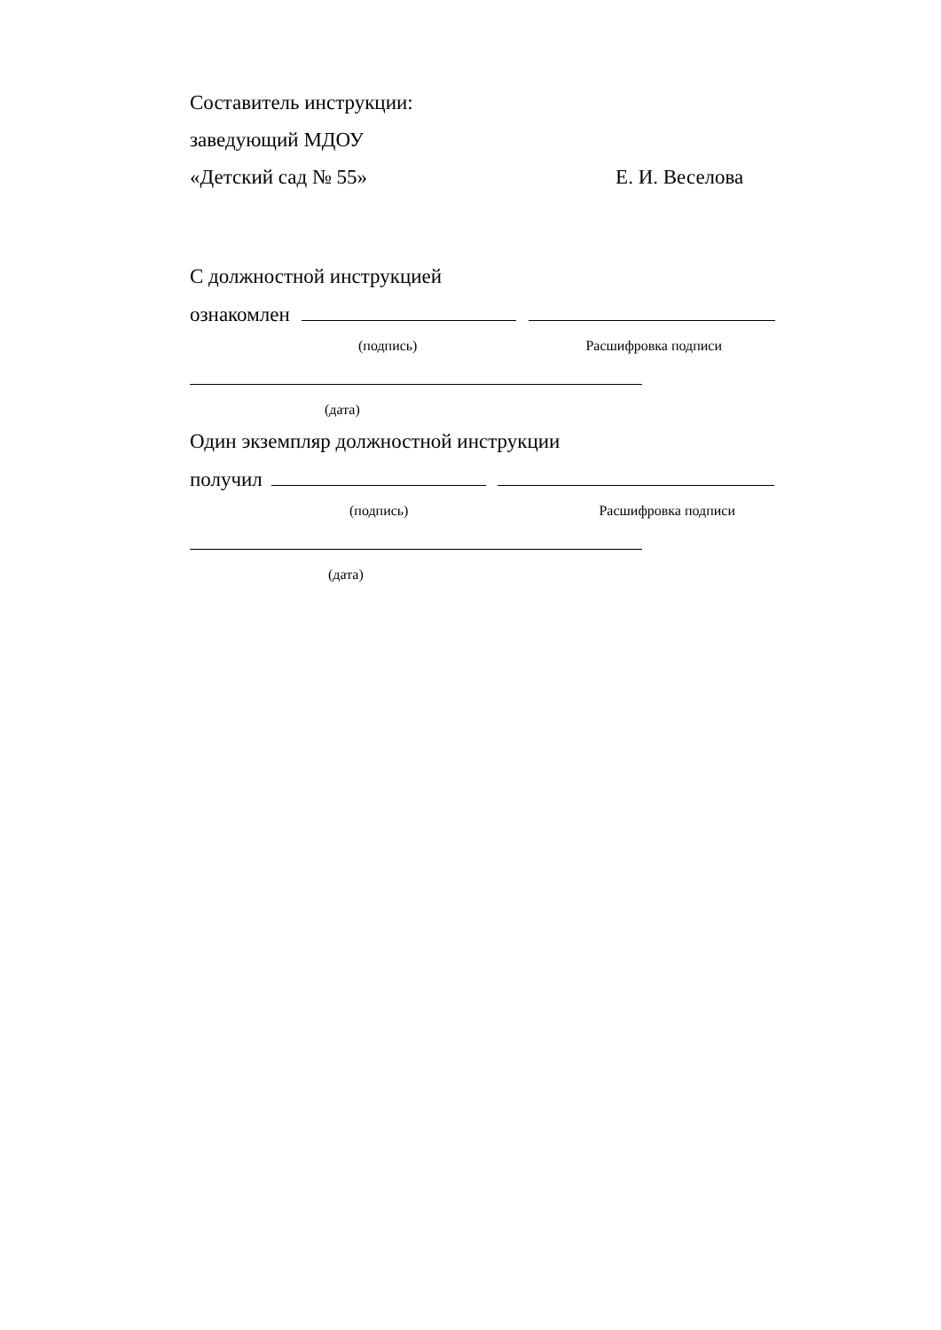Составитель инструкции:
заведующий МДОУ
«Детский сад № 55» Е. И. Веселова
С должностной инструкцией
ознакомлен
(подпись) Расшифровка подписи
(дата)
Один экземпляр должностной инструкции
получил
(подпись) Расшифровка подписи
(дата)